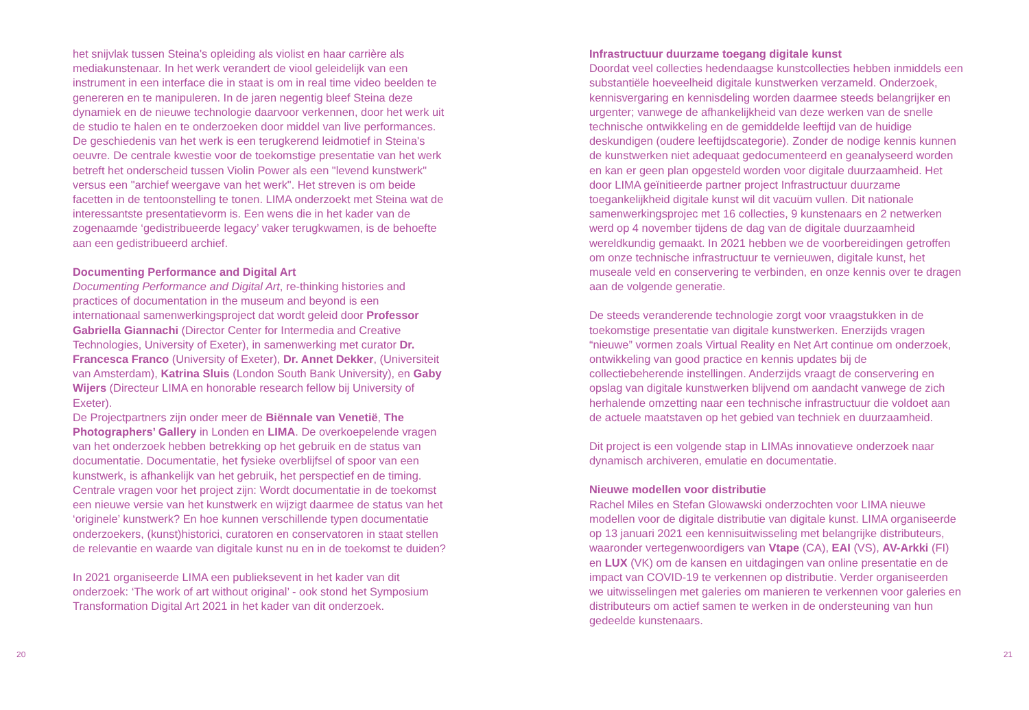het snijvlak tussen Steina's opleiding als violist en haar carrière als mediakunstenaar. In het werk verandert de viool geleidelijk van een instrument in een interface die in staat is om in real time video beelden te genereren en te manipuleren. In de jaren negentig bleef Steina deze dynamiek en de nieuwe technologie daarvoor verkennen, door het werk uit de studio te halen en te onderzoeken door middel van live performances. De geschiedenis van het werk is een terugkerend leidmotief in Steina's oeuvre. De centrale kwestie voor de toekomstige presentatie van het werk betreft het onderscheid tussen Violin Power als een "levend kunstwerk" versus een "archief weergave van het werk". Het streven is om beide facetten in de tentoonstelling te tonen. LIMA onderzoekt met Steina wat de interessantste presentatievorm is. Een wens die in het kader van de zogenaamde ‘gedistribueerde legacy’ vaker terugkwamen, is de behoefte aan een gedistribueerd archief.
Documenting Performance and Digital Art
Documenting Performance and Digital Art, re-thinking histories and practices of documentation in the museum and beyond is een internationaal samenwerkingsproject dat wordt geleid door Professor Gabriella Giannachi (Director Center for Intermedia and Creative Technologies, University of Exeter), in samenwerking met curator Dr. Francesca Franco (University of Exeter), Dr. Annet Dekker, (Universiteit van Amsterdam), Katrina Sluis (London South Bank University), en Gaby Wijers (Directeur LIMA en honorable research fellow bij University of Exeter).
De Projectpartners zijn onder meer de Biënnale van Venetië, The Photographers’ Gallery in Londen en LIMA. De overkoepelende vragen van het onderzoek hebben betrekking op het gebruik en de status van documentatie. Documentatie, het fysieke overblijfsel of spoor van een kunstwerk, is afhankelijk van het gebruik, het perspectief en de timing. Centrale vragen voor het project zijn: Wordt documentatie in de toekomst een nieuwe versie van het kunstwerk en wijzigt daarmee de status van het ‘originele’ kunstwerk? En hoe kunnen verschillende typen documentatie onderzoekers, (kunst)historici, curatoren en conservatoren in staat stellen de relevantie en waarde van digitale kunst nu en in de toekomst te duiden?
In 2021 organiseerde LIMA een publieksevent in het kader van dit onderzoek: ‘The work of art without original’ - ook stond het Symposium Transformation Digital Art 2021 in het kader van dit onderzoek.
Infrastructuur duurzame toegang digitale kunst
Doordat veel collecties hedendaagse kunstcollecties hebben inmiddels een substantiële hoeveelheid digitale kunstwerken verzameld. Onderzoek, kennisvergaring en kennisdeling worden daarmee steeds belangrijker en urgenter; vanwege de afhankelijkheid van deze werken van de snelle technische ontwikkeling en de gemiddelde leeftijd van de huidige deskundigen (oudere leeftijdscategorie). Zonder de nodige kennis kunnen de kunstwerken niet adequaat gedocumenteerd en geanalyseerd worden en kan er geen plan opgesteld worden voor digitale duurzaamheid. Het door LIMA geïnitieerde partner project Infrastructuur duurzame toegankelijkheid digitale kunst wil dit vacuüm vullen. Dit nationale samenwerkingsprojec met 16 collecties, 9 kunstenaars en 2 netwerken werd op 4 november tijdens de dag van de digitale duurzaamheid wereldkundig gemaakt. In 2021 hebben we de voorbereidingen getroffen om onze technische infrastructuur te vernieuwen, digitale kunst, het museale veld en conservering te verbinden, en onze kennis over te dragen aan de volgende generatie.
De steeds veranderende technologie zorgt voor vraagstukken in de toekomstige presentatie van digitale kunstwerken. Enerzijds vragen “nieuwe” vormen zoals Virtual Reality en Net Art continue om onderzoek, ontwikkeling van good practice en kennis updates bij de collectiebeherende instellingen. Anderzijds vraagt de conservering en opslag van digitale kunstwerken blijvend om aandacht vanwege de zich herhalende omzetting naar een technische infrastructuur die voldoet aan de actuele maatstaven op het gebied van techniek en duurzaamheid.
Dit project is een volgende stap in LIMAs innovatieve onderzoek naar dynamisch archiveren, emulatie en documentatie.
Nieuwe modellen voor distributie
Rachel Miles en Stefan Glowawski onderzochten voor LIMA nieuwe modellen voor de digitale distributie van digitale kunst. LIMA organiseerde op 13 januari 2021 een kennisuitwisseling met belangrijke distributeurs, waaronder vertegenwoordigers van Vtape (CA), EAI (VS), AV-Arkki (FI) en LUX (VK) om de kansen en uitdagingen van online presentatie en de impact van COVID-19 te verkennen op distributie. Verder organiseerden we uitwisselingen met galeries om manieren te verkennen voor galeries en distributeurs om actief samen te werken in de ondersteuning van hun gedeelde kunstenaars.
20 21